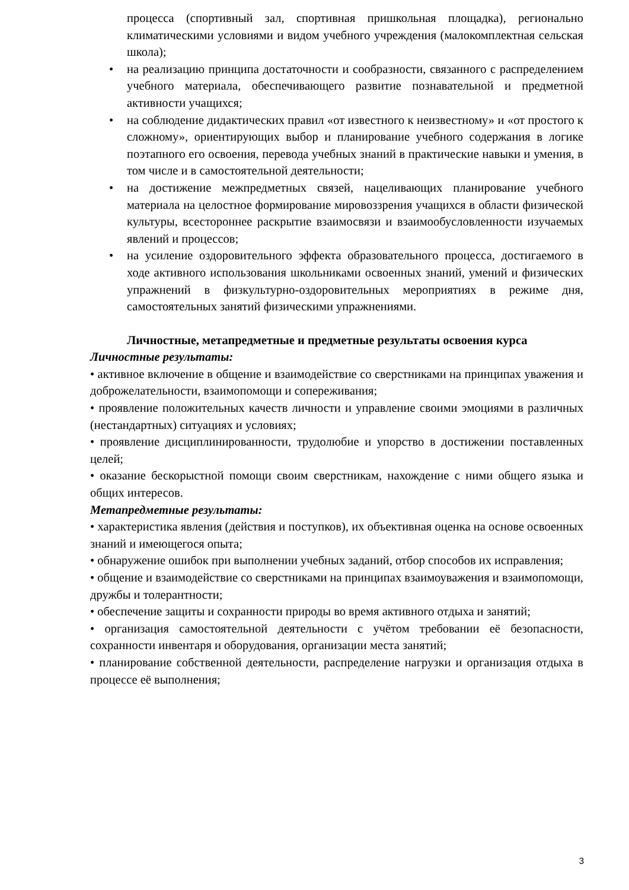процесса (спортивный зал, спортивная пришкольная площадка), регионально климатическими условиями и видом учебного учреждения (малокомплектная сельская школа);
• на реализацию принципа достаточности и сообразности, связанного с распределением учебного материала, обеспечивающего развитие познавательной и предметной активности учащихся;
• на соблюдение дидактических правил «от известного к неизвестному» и «от простого к сложному», ориентирующих выбор и планирование учебного содержания в логике поэтапного его освоения, перевода учебных знаний в практические навыки и умения, в том числе и в самостоятельной деятельности;
• на достижение межпредметных связей, нацеливающих планирование учебного материала на целостное формирование мировоззрения учащихся в области физической культуры, всестороннее раскрытие взаимосвязи и взаимообусловленности изучаемых явлений и процессов;
• на усиление оздоровительного эффекта образовательного процесса, достигаемого в ходе активного использования школьниками освоенных знаний, умений и физических упражнений в физкультурно-оздоровительных мероприятиях в режиме дня, самостоятельных занятий физическими упражнениями.
Личностные, метапредметные и предметные результаты освоения курса
Личностные результаты:
• активное включение в общение и взаимодействие со сверстниками на принципах уважения и доброжелательности, взаимопомощи и сопереживания;
• проявление положительных качеств личности и управление своими эмоциями в различных (нестандартных) ситуациях и условиях;
• проявление дисциплинированности, трудолюбие и упорство в достижении поставленных целей;
• оказание бескорыстной помощи своим сверстникам, нахождение с ними общего языка и общих интересов.
Метапредметные результаты:
• характеристика явления (действия и поступков), их объективная оценка на основе освоенных знаний и имеющегося опыта;
• обнаружение ошибок при выполнении учебных заданий, отбор способов их исправления;
• общение и взаимодействие со сверстниками на принципах взаимоуважения и взаимопомощи, дружбы и толерантности;
• обеспечение защиты и сохранности природы во время активного отдыха и занятий;
• организация самостоятельной деятельности с учётом требовании её безопасности, сохранности инвентаря и оборудования, организации места занятий;
• планирование собственной деятельности, распределение нагрузки и организация отдыха в процессе её выполнения;
3